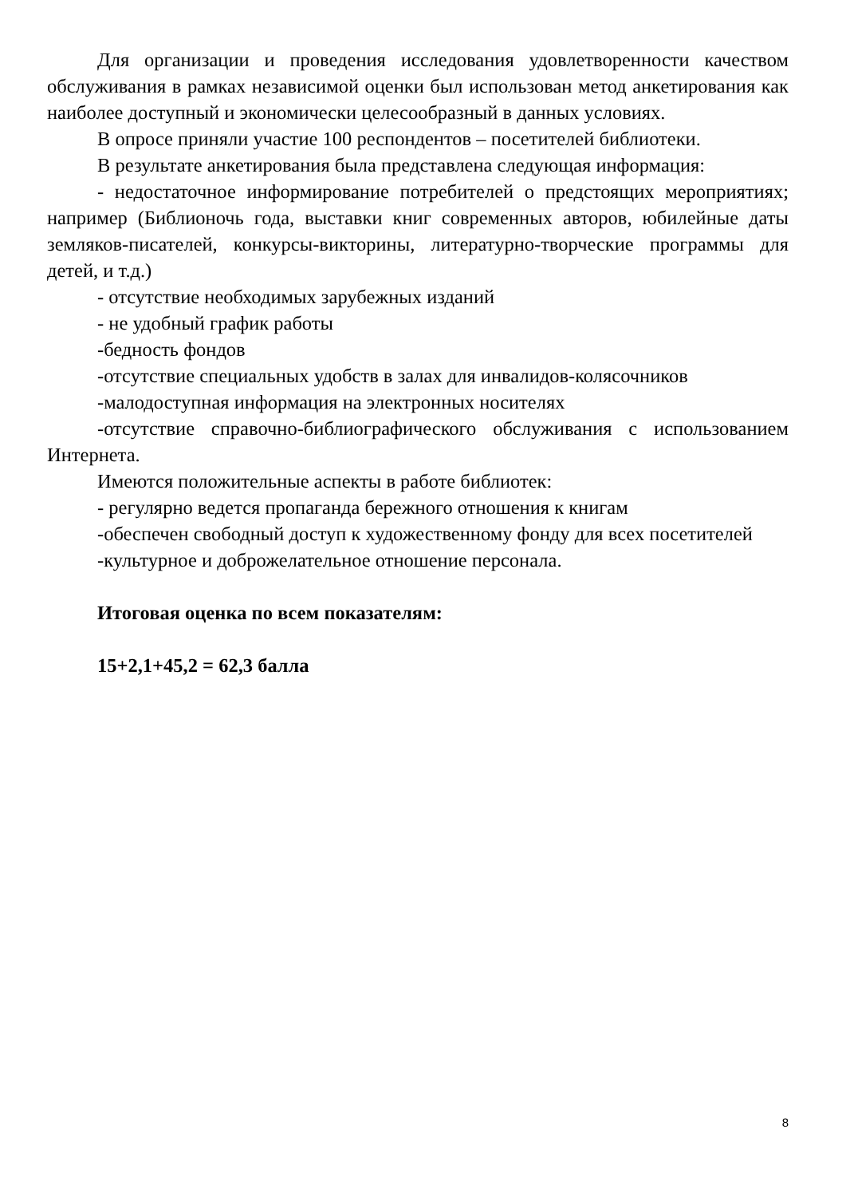Для организации и проведения исследования удовлетворенности качеством обслуживания в рамках независимой оценки был использован метод анкетирования как наиболее доступный и экономически целесообразный в данных условиях.
В опросе приняли участие 100 респондентов – посетителей библиотеки.
В результате анкетирования была представлена следующая информация:
- недостаточное информирование потребителей о предстоящих мероприятиях; например (Библионочь года, выставки книг современных авторов, юбилейные даты земляков-писателей, конкурсы-викторины, литературно-творческие программы для детей, и т.д.)
- отсутствие необходимых зарубежных изданий
- не удобный график работы
-бедность фондов
-отсутствие специальных удобств в залах для инвалидов-колясочников
-малодоступная информация на электронных носителях
-отсутствие справочно-библиографического обслуживания с использованием Интернета.
Имеются положительные аспекты в работе библиотек:
- регулярно ведется пропаганда бережного отношения к книгам
-обеспечен свободный доступ к художественному фонду для всех посетителей
-культурное и доброжелательное отношение персонала.
Итоговая оценка по всем показателям:
15+2,1+45,2 = 62,3 балла
8